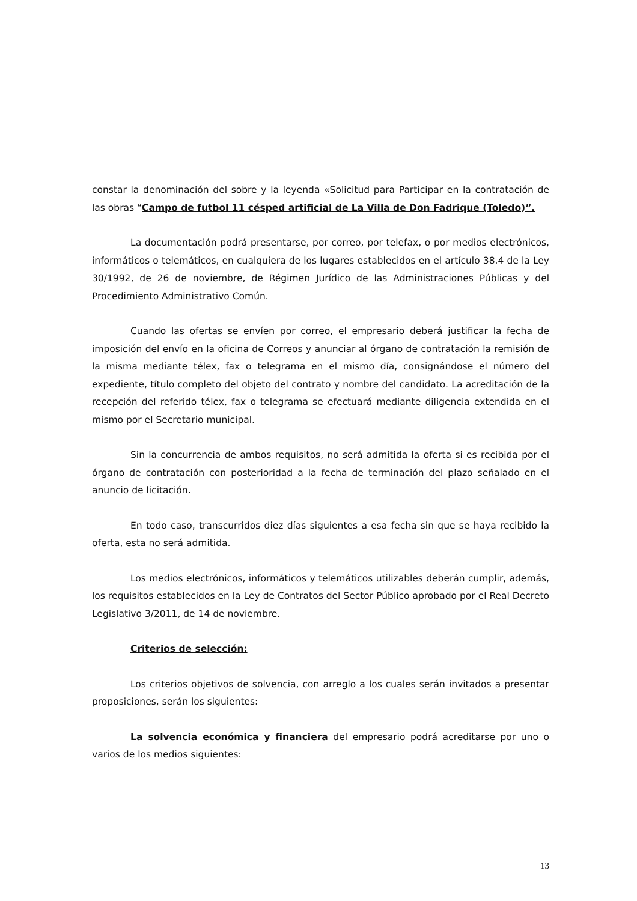constar la denominación del sobre y la leyenda «Solicitud para Participar en la contratación de las obras “Campo de futbol 11 césped artificial de La Villa de Don Fadrique (Toledo)”.
La documentación podrá presentarse, por correo, por telefax, o por medios electrónicos, informáticos o telemáticos, en cualquiera de los lugares establecidos en el artículo 38.4 de la Ley 30/1992, de 26 de noviembre, de Régimen Jurídico de las Administraciones Públicas y del Procedimiento Administrativo Común.
Cuando las ofertas se envíen por correo, el empresario deberá justificar la fecha de imposición del envío en la oficina de Correos y anunciar al órgano de contratación la remisión de la misma mediante télex, fax o telegrama en el mismo día, consignándose el número del expediente, título completo del objeto del contrato y nombre del candidato. La acreditación de la recepción del referido télex, fax o telegrama se efectuará mediante diligencia extendida en el mismo por el Secretario municipal.
Sin la concurrencia de ambos requisitos, no será admitida la oferta si es recibida por el órgano de contratación con posterioridad a la fecha de terminación del plazo señalado en el anuncio de licitación.
En todo caso, transcurridos diez días siguientes a esa fecha sin que se haya recibido la oferta, esta no será admitida.
Los medios electrónicos, informáticos y telemáticos utilizables deberán cumplir, además, los requisitos establecidos en la Ley de Contratos del Sector Público aprobado por el Real Decreto Legislativo 3/2011, de 14 de noviembre.
Criterios de selección:
Los criterios objetivos de solvencia, con arreglo a los cuales serán invitados a presentar proposiciones, serán los siguientes:
La solvencia económica y financiera del empresario podrá acreditarse por uno o varios de los medios siguientes:
13